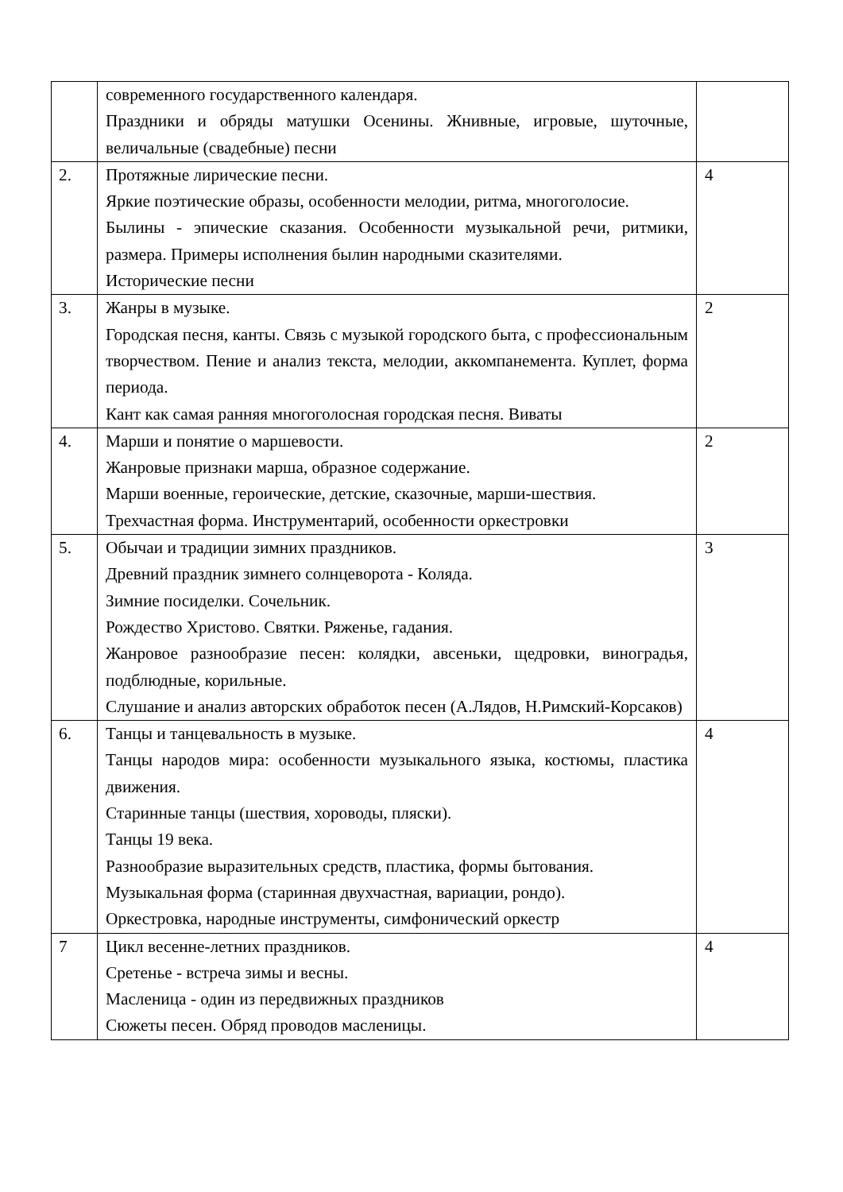| | современного государственного календаря. Праздники и обряды матушки Осенины. Жнивные, игровые, шуточные, величальные (свадебные) песни | |
| 2. | Протяжные лирические песни. Яркие поэтические образы, особенности мелодии, ритма, многоголосие. Былины - эпические сказания. Особенности музыкальной речи, ритмики, размера. Примеры исполнения былин народными сказителями. Исторические песни | 4 |
| 3. | Жанры в музыке. Городская песня, канты. Связь с музыкой городского быта, с профессиональным творчеством. Пение и анализ текста, мелодии, аккомпанемента. Куплет, форма периода. Кант как самая ранняя многоголосная городская песня. Виваты | 2 |
| 4. | Марши и понятие о маршевости. Жанровые признаки марша, образное содержание. Марши военные, героические, детские, сказочные, марши-шествия. Трехчастная форма. Инструментарий, особенности оркестровки | 2 |
| 5. | Обычаи и традиции зимних праздников. Древний праздник зимнего солнцеворота - Коляда. Зимние посиделки. Сочельник. Рождество Христово. Святки. Ряженье, гадания. Жанровое разнообразие песен: колядки, авсеньки, щедровки, виноградья, подблюдные, корильные. Слушание и анализ авторских обработок песен (А.Лядов, Н.Римский-Корсаков) | 3 |
| 6. | Танцы и танцевальность в музыке. Танцы народов мира: особенности музыкального языка, костюмы, пластика движения. Старинные танцы (шествия, хороводы, пляски). Танцы 19 века. Разнообразие выразительных средств, пластика, формы бытования. Музыкальная форма (старинная двухчастная, вариации, рондо). Оркестровка, народные инструменты, симфонический оркестр | 4 |
| 7 | Цикл весенне-летних праздников. Сретенье - встреча зимы и весны. Масленица - один из передвижных праздников Сюжеты песен. Обряд проводов масленицы. | 4 |